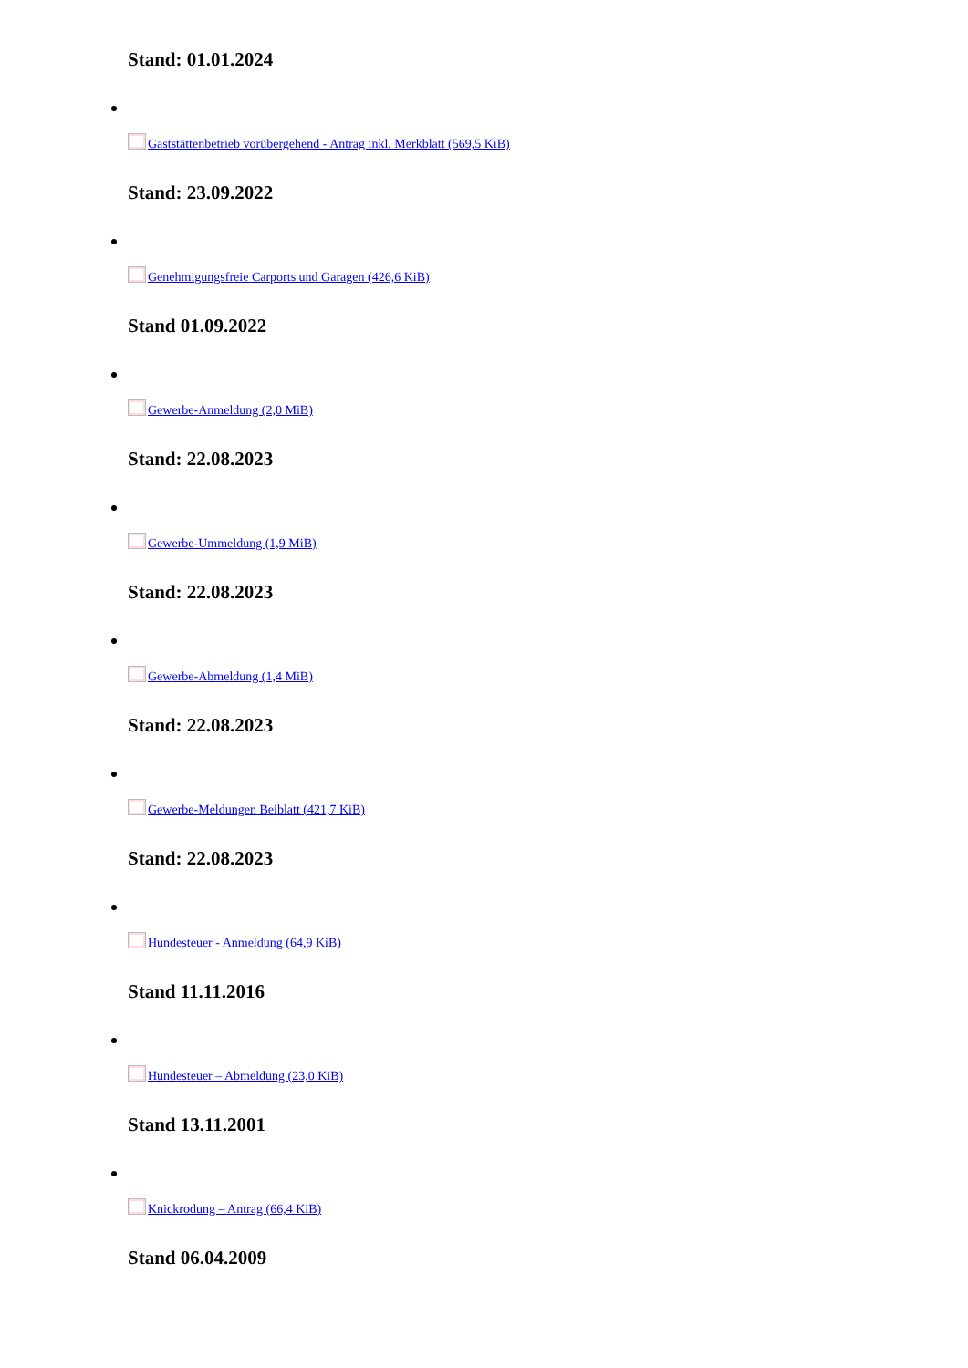Stand: 01.01.2024
Gaststättenbetrieb vorübergehend - Antrag inkl. Merkblatt (569,5 KiB)
Stand: 23.09.2022
Genehmigungsfreie Carports und Garagen (426,6 KiB)
Stand 01.09.2022
Gewerbe-Anmeldung (2,0 MiB)
Stand: 22.08.2023
Gewerbe-Ummeldung (1,9 MiB)
Stand: 22.08.2023
Gewerbe-Abmeldung (1,4 MiB)
Stand: 22.08.2023
Gewerbe-Meldungen Beiblatt (421,7 KiB)
Stand: 22.08.2023
Hundesteuer - Anmeldung (64,9 KiB)
Stand 11.11.2016
Hundesteuer – Abmeldung (23,0 KiB)
Stand 13.11.2001
Knickrodung – Antrag (66,4 KiB)
Stand 06.04.2009